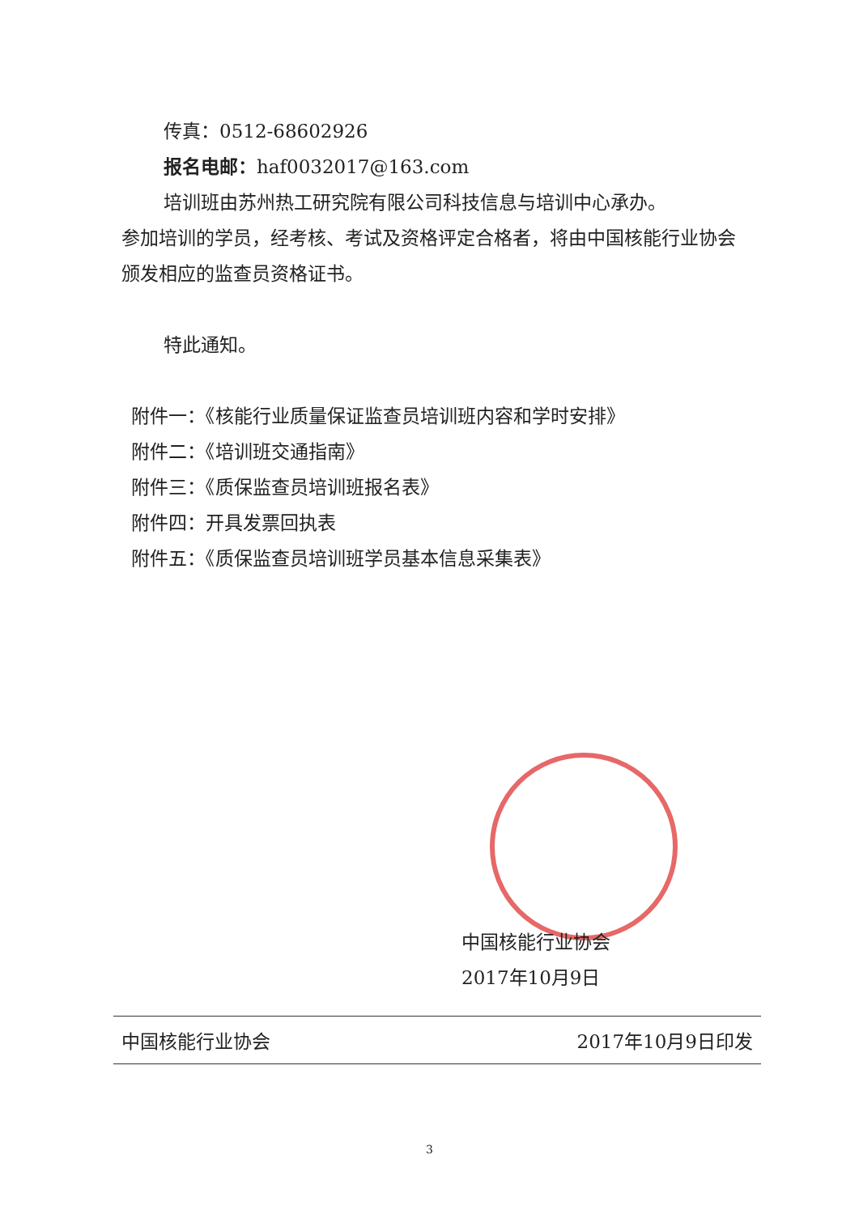传真：0512-68602926
报名电邮：haf0032017@163.com
培训班由苏州热工研究院有限公司科技信息与培训中心承办。
参加培训的学员，经考核、考试及资格评定合格者，将由中国核能行业协会颁发相应的监查员资格证书。
特此通知。
附件一：《核能行业质量保证监查员培训班内容和学时安排》
附件二：《培训班交通指南》
附件三：《质保监查员培训班报名表》
附件四：开具发票回执表
附件五：《质保监查员培训班学员基本信息采集表》
中国核能行业协会
2017年10月9日
中国核能行业协会 2017年10月9日印发
3